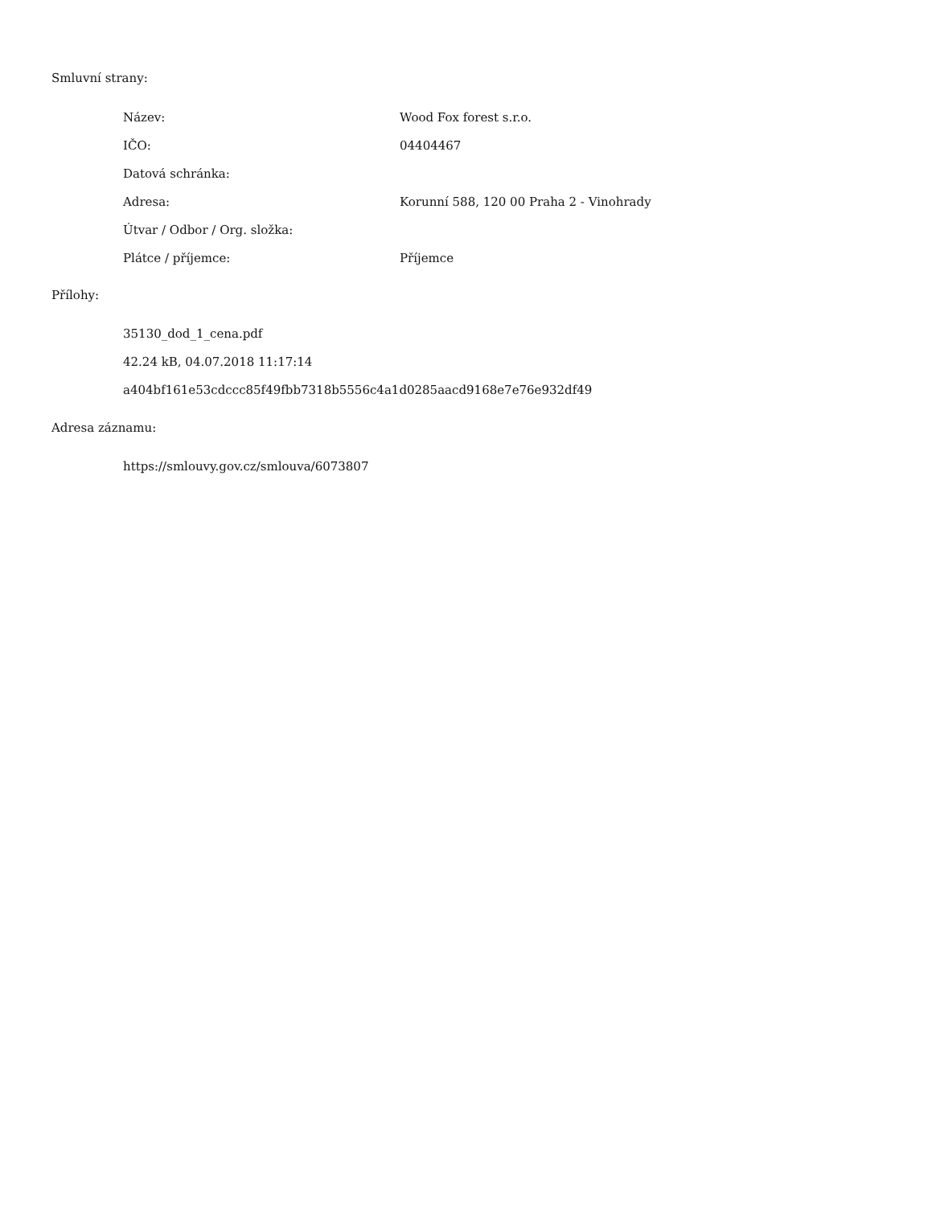Smluvní strany:
| Název: | Wood Fox forest s.r.o. |
| IČO: | 04404467 |
| Datová schránka: | |
| Adresa: | Korunní 588, 120 00 Praha 2 - Vinohrady |
| Útvar / Odbor / Org. složka: | |
| Plátce / příjemce: | Příjemce |
Přílohy:
35130_dod_1_cena.pdf
42.24 kB, 04.07.2018 11:17:14
a404bf161e53cdccc85f49fbb7318b5556c4a1d0285aacd9168e7e76e932df49
Adresa záznamu:
https://smlouvy.gov.cz/smlouva/6073807